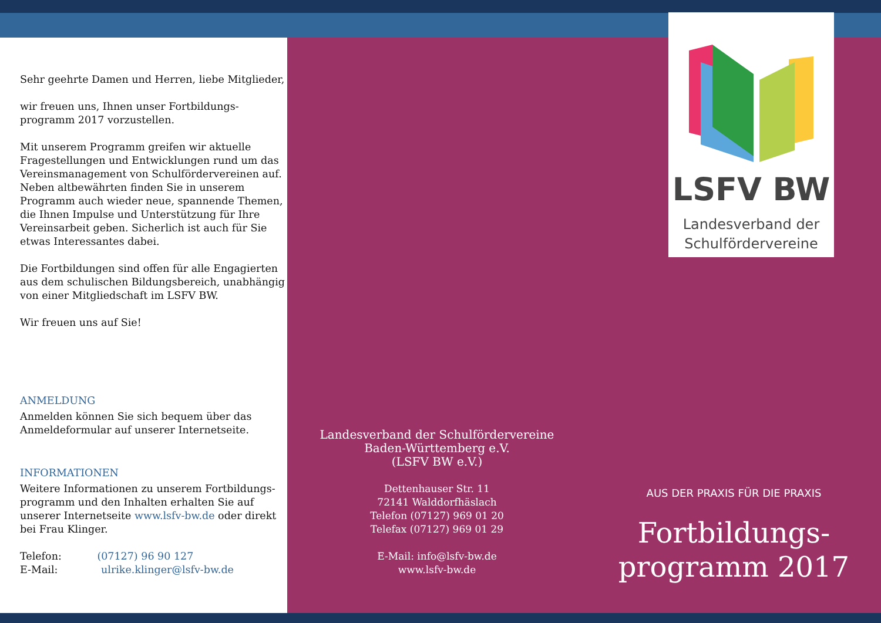Sehr geehrte Damen und Herren, liebe Mitglieder,
wir freuen uns, Ihnen unser Fortbildungs-
programm 2017 vorzustellen.
Mit unserem Programm greifen wir aktuelle Fragestellungen und Entwicklungen rund um das Vereinsmanagement von Schulfördervereinen auf. Neben altbewährten finden Sie in unserem Programm auch wieder neue, spannende Themen, die Ihnen Impulse und Unterstützung für Ihre Vereinsarbeit geben. Sicherlich ist auch für Sie etwas Interessantes dabei.
Die Fortbildungen sind offen für alle Engagierten aus dem schulischen Bildungsbereich, unabhängig von einer Mitgliedschaft im LSFV BW.
Wir freuen uns auf Sie!
ANMELDUNG
Anmelden können Sie sich bequem über das Anmeldeformular auf unserer Internetseite.
INFORMATIONEN
Weitere Informationen zu unserem Fortbildungs-programm und den Inhalten erhalten Sie auf unserer Internetseite www.lsfv-bw.de oder direkt bei Frau Klinger.
Telefon: (07127) 96 90 127
E-Mail: ulrike.klinger@lsfv-bw.de
Landesverband der Schulfördervereine
Baden-Württemberg e.V.
(LSFV BW e.V.)
Dettenhauser Str. 11
72141 Walddorfhäslach
Telefon (07127) 969 01 20
Telefax (07127) 969 01 29
E-Mail: info@lsfv-bw.de
www.lsfv-bw.de
LSFV BW
Landesverband der
Schulfördervereine
AUS DER PRAXIS FÜR DIE PRAXIS
Fortbildungs-
programm 2017